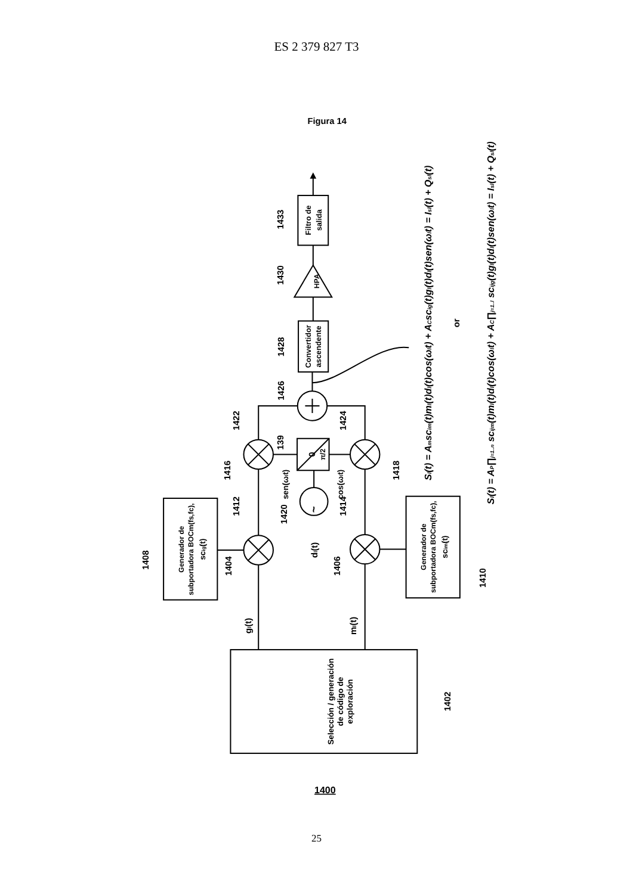ES 2 379 827 T3
Figura 14
Selección / generación
de código de
exploración
Generador de
subportadora BOCm(fs,fc),
scig(t)
Generador de
subportadora BOCm(fs,fc),
scim(t)
Convertidor
ascendente
HPA
Filtro de
salida
~
0
π/2
sen(ωlt)
cos(ωlt)
dl(t)
gl(t)
ml(t)
1408
1404
1406
1410
1412
1414
1416
1418
1420
1422
1424
1426
1428
1430
1433
139
1402
Sl(t) = Amscim(t)ml(t)dl(t)cos(ωlt) + ACscig(t)gl(t)dl(t)sen(ωlt) = Isl(t) + Qsl(t)
or
Sl(t) = AP∏j=1..n scijm(t)ml(t)dl(t)cos(ωlt) + AC∏j=1..l scijg(t)gl(t)dl(t)sen(ωlt) = Isl(t) + Qsl(t)
1400
25